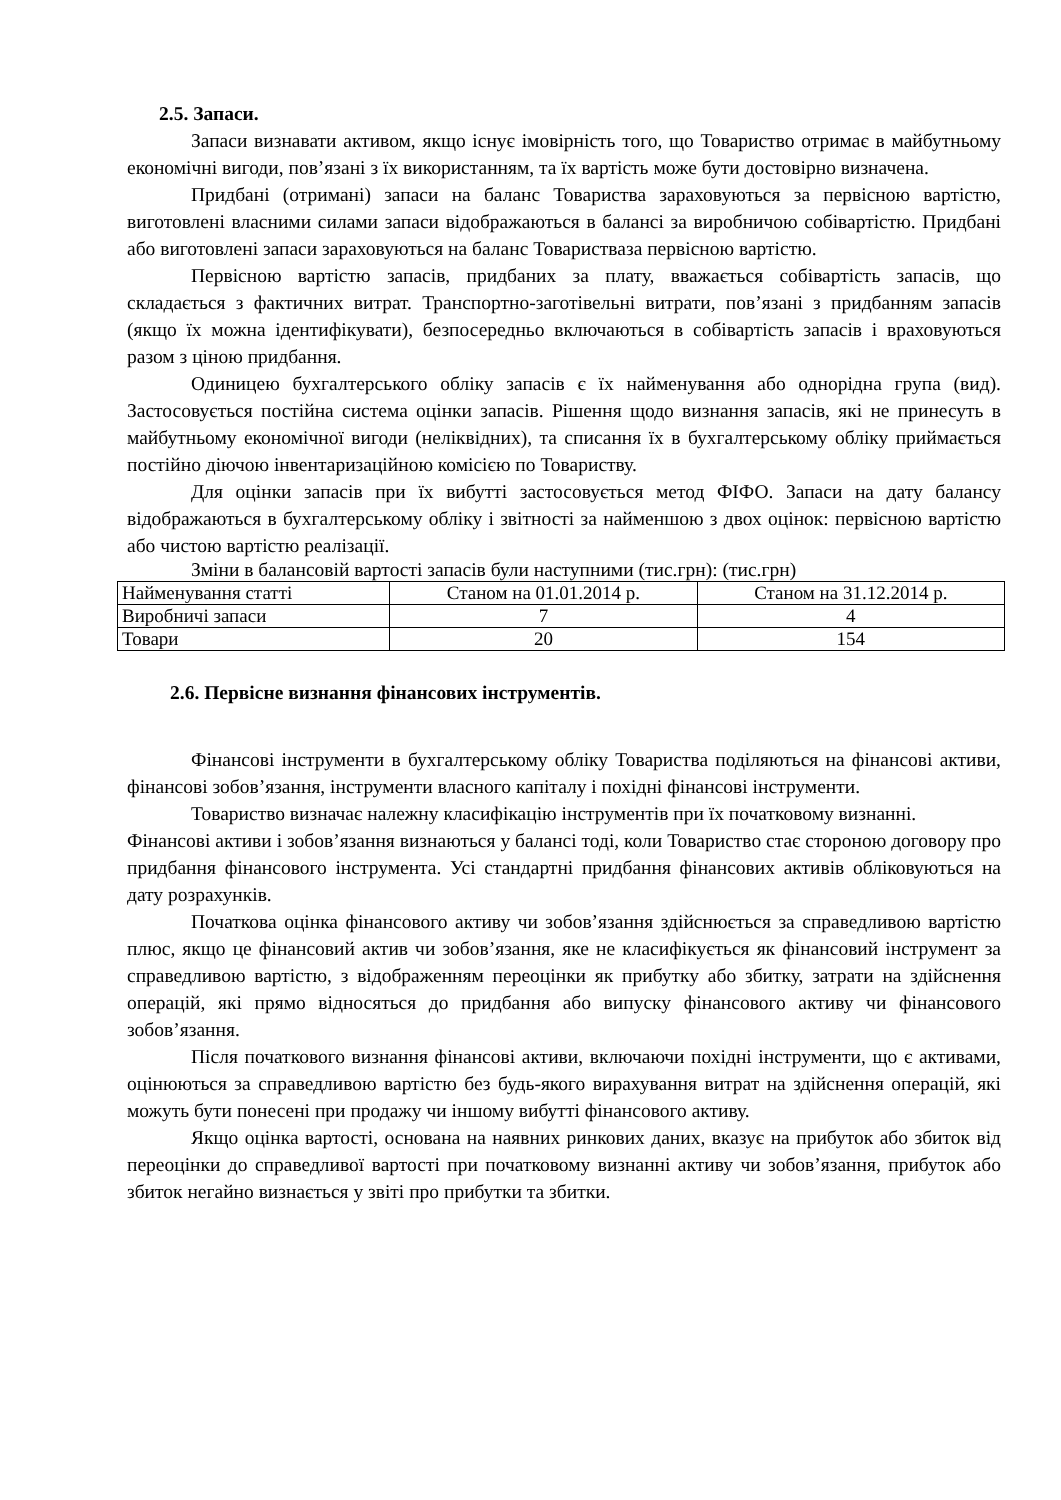2.5. Запаси.
Запаси визнавати активом, якщо існує імовірність того, що Товариство отримає в майбутньому економічні вигоди, пов’язані з їх використанням, та їх вартість може бути достовірно визначена.
Придбані (отримані) запаси на баланс Товариства зараховуються за первісною вартістю, виготовлені власними силами запаси відображаються в балансі за виробничою собівартістю. Придбані або виготовлені запаси зараховуються на баланс Товаристваза первісною вартістю.
Первісною вартістю запасів, придбаних за плату, вважається собівартість запасів, що складається з фактичних витрат. Транспортно-заготівельні витрати, пов’язані з придбанням запасів (якщо їх можна ідентифікувати), безпосередньо включаються в собівартість запасів і враховуються разом з ціною придбання.
Одиницею бухгалтерського обліку запасів є їх найменування або однорідна група (вид). Застосовується постійна система оцінки запасів. Рішення щодо визнання запасів, які не принесуть в майбутньому економічної вигоди (неліквідних), та списання їх в бухгалтерському обліку приймається постійно діючою інвентаризаційною комісією по Товариству.
Для оцінки запасів при їх вибутті застосовується метод ФІФО. Запаси на дату балансу відображаються в бухгалтерському обліку і звітності за найменшою з двох оцінок: первісною вартістю або чистою вартістю реалізації.
Зміни в балансовій вартості запасів були наступними (тис.грн): (тис.грн)
| Найменування статті | Станом на 01.01.2014 р. | Станом на 31.12.2014 р. |
| Виробничі запаси | 7 | 4 |
| Товари | 20 | 154 |
2.6. Первісне визнання фінансових інструментів.
Фінансові інструменти в бухгалтерському обліку Товариства поділяються на фінансові активи, фінансові зобов’язання, інструменти власного капіталу і похідні фінансові інструменти.
Товариство визначає належну класифікацію інструментів при їх початковому визнанні.
Фінансові активи і зобов’язання визнаються у балансі тоді, коли Товариство стає стороною договору про придбання фінансового інструмента. Усі стандартні придбання фінансових активів обліковуються на дату розрахунків.
Початкова оцінка фінансового активу чи зобов’язання здійснюється за справедливою вартістю плюс, якщо це фінансовий актив чи зобов’язання, яке не класифікується як фінансовий інструмент за справедливою вартістю, з відображенням переоцінки як прибутку або збитку, затрати на здійснення операцій, які прямо відносяться до придбання або випуску фінансового активу чи фінансового зобов’язання.
Після початкового визнання фінансові активи, включаючи похідні інструменти, що є активами, оцінюються за справедливою вартістю без будь-якого вирахування витрат на здійснення операцій, які можуть бути понесені при продажу чи іншому вибутті фінансового активу.
Якщо оцінка вартості, основана на наявних ринкових даних, вказує на прибуток або збиток від переоцінки до справедливої вартості при початковому визнанні активу чи зобов’язання, прибуток або збиток негайно визнається у звіті про прибутки та збитки.